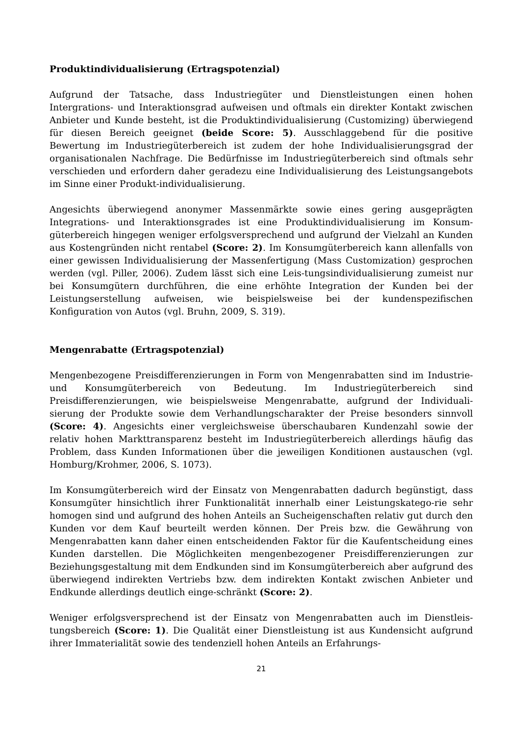Produktindividualisierung (Ertragspotenzial)
Aufgrund der Tatsache, dass Industriegüter und Dienstleistungen einen hohen Intergrations- und Interaktionsgrad aufweisen und oftmals ein direkter Kontakt zwischen Anbieter und Kunde besteht, ist die Produktindividualisierung (Customizing) überwiegend für diesen Bereich geeignet (beide Score: 5). Ausschlaggebend für die positive Bewertung im Industriegüterbereich ist zudem der hohe Individualisierungsgrad der organisationalen Nachfrage. Die Bedürfnisse im Industriegüterbereich sind oftmals sehr verschieden und erfordern daher geradezu eine Individualisierung des Leistungsangebots im Sinne einer Produkt-individualisierung.
Angesichts überwiegend anonymer Massenmärkte sowie eines gering ausgeprägten Integrations- und Interaktionsgrades ist eine Produktindividualisierung im Konsum-güterbereich hingegen weniger erfolgsversprechend und aufgrund der Vielzahl an Kunden aus Kostengründen nicht rentabel (Score: 2). Im Konsumgüterbereich kann allenfalls von einer gewissen Individualisierung der Massenfertigung (Mass Customization) gesprochen werden (vgl. Piller, 2006). Zudem lässt sich eine Leis-tungsindividualisierung zumeist nur bei Konsumgütern durchführen, die eine erhöhte Integration der Kunden bei der Leistungserstellung aufweisen, wie beispielsweise bei der kundenspezifischen Konfiguration von Autos (vgl. Bruhn, 2009, S. 319).
Mengenrabatte (Ertragspotenzial)
Mengenbezogene Preisdifferenzierungen in Form von Mengenrabatten sind im Industrie- und Konsumgüterbereich von Bedeutung. Im Industriegüterbereich sind Preisdifferenzierungen, wie beispielsweise Mengenrabatte, aufgrund der Individuali-sierung der Produkte sowie dem Verhandlungscharakter der Preise besonders sinnvoll (Score: 4). Angesichts einer vergleichsweise überschaubaren Kundenzahl sowie der relativ hohen Markttransparenz besteht im Industriegüterbereich allerdings häufig das Problem, dass Kunden Informationen über die jeweiligen Konditionen austauschen (vgl. Homburg/Krohmer, 2006, S. 1073).
Im Konsumgüterbereich wird der Einsatz von Mengenrabatten dadurch begünstigt, dass Konsumgüter hinsichtlich ihrer Funktionalität innerhalb einer Leistungskatego-rie sehr homogen sind und aufgrund des hohen Anteils an Sucheigenschaften relativ gut durch den Kunden vor dem Kauf beurteilt werden können. Der Preis bzw. die Gewährung von Mengenrabatten kann daher einen entscheidenden Faktor für die Kaufentscheidung eines Kunden darstellen. Die Möglichkeiten mengenbezogener Preisdifferenzierungen zur Beziehungsgestaltung mit dem Endkunden sind im Konsumgüterbereich aber aufgrund des überwiegend indirekten Vertriebs bzw. dem indirekten Kontakt zwischen Anbieter und Endkunde allerdings deutlich einge-schränkt (Score: 2).
Weniger erfolgsversprechend ist der Einsatz von Mengenrabatten auch im Dienstleis-tungsbereich (Score: 1). Die Qualität einer Dienstleistung ist aus Kundensicht aufgrund ihrer Immaterialität sowie des tendenziell hohen Anteils an Erfahrungs-
21